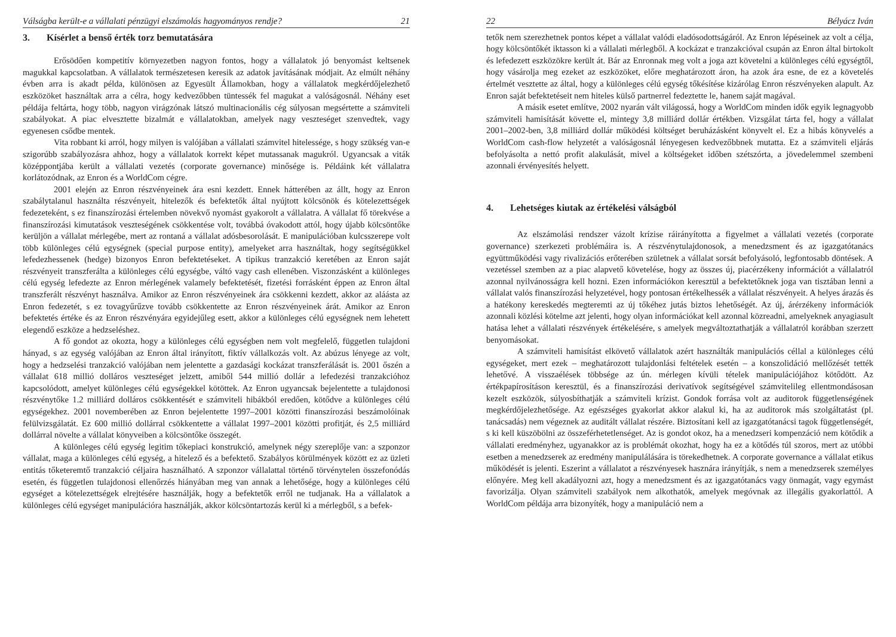Válságba került-e a vállalati pénzügyi elszámolás hagyományos rendje? 21
3. Kísérlet a benső érték torz bemutatására
Erősödően kompetitív környezetben nagyon fontos, hogy a vállalatok jó benyomást keltsenek magukkal kapcsolatban. A vállalatok természetesen keresik az adatok javításának módjait. Az elmúlt néhány évben arra is akadt példa, különösen az Egyesült Államokban, hogy a vállalatok megkérdőjelezhető eszközöket használtak arra a célra, hogy kedvezőbben tüntessék fel magukat a valóságosnál. Néhány eset példája feltárta, hogy több, nagyon virágzónak látszó multinacionális cég súlyosan megsértette a számviteli szabályokat. A piac elvesztette bizalmát e vállalatokban, amelyek nagy veszteséget szenvedtek, vagy egyenesen csődbe mentek.
Vita robbant ki arról, hogy milyen is valójában a vállalati számvitel hitelessége, s hogy szükség van-e szigorúbb szabályozásra ahhoz, hogy a vállalatok korrekt képet mutassanak magukról. Ugyancsak a viták középpontjába került a vállalati vezetés (corporate governance) minősége is. Példáink két vállalatra korlátozódnak, az Enron és a WorldCom cégre.
2001 elején az Enron részvényeinek ára esni kezdett. Ennek hátterében az állt, hogy az Enron szabálytalanul használta részvényeit, hitelezők és befektetők által nyújtott kölcsönök és kötelezettségek fedezeteként, s ez finanszírozási értelemben növekvő nyomást gyakorolt a vállalatra. A vállalat fő törekvése a finanszírozási kimutatások veszteségének csökkentése volt, továbbá óvakodott attól, hogy újabb kölcsöntőke kerüljön a vállalat mérlegébe, mert az rontaná a vállalat adósbesorolását. E manipulációban kulcsszerepe volt több különleges célú egységnek (special purpose entity), amelyeket arra használtak, hogy segítségükkel lefedezhessenek (hedge) bizonyos Enron befektetéseket. A tipikus tranzakció keretében az Enron saját részvényeit transzferálta a különleges célú egységbe, váltó vagy cash ellenében. Viszonzásként a különleges célú egység lefedezte az Enron mérlegének valamely befektetését, fizetési forrásként éppen az Enron által transzferált részvényt használva. Amikor az Enron részvényeinek ára csökkenni kezdett, akkor az aláásta az Enron fedezetét, s ez tovagyűrűzve tovább csökkentette az Enron részvényeinek árát. Amikor az Enron befektetés értéke és az Enron részvényára egyidejűleg esett, akkor a különleges célú egységnek nem lehetett elegendő eszköze a hedzseléshez.
A fő gondot az okozta, hogy a különleges célú egységben nem volt megfelelő, független tulajdoni hányad, s az egység valójában az Enron által irányított, fiktív vállalkozás volt. Az abúzus lényege az volt, hogy a hedzselési tranzakció valójában nem jelentette a gazdasági kockázat transzferálását is. 2001 őszén a vállalat 618 millió dolláros veszteséget jelzett, amiből 544 millió dollár a lefedezési tranzakcióhoz kapcsolódott, amelyet különleges célú egységekkel kötöttek. Az Enron ugyancsak bejelentette a tulajdonosi részvénytőke 1.2 milliárd dolláros csökkentését e számviteli hibákból eredően, kötődve a különleges célú egységekhez. 2001 novemberében az Enron bejelentette 1997–2001 közötti finanszírozási beszámolóinak felülvizsgálatát. Ez 600 millió dollárral csökkentette a vállalat 1997–2001 közötti profitját, és 2,5 milliárd dollárral növelte a vállalat könyveiben a kölcsöntőke összegét.
A különleges célú egység legitim tőkepiaci konstrukció, amelynek négy szereplője van: a szponzor vállalat, maga a különleges célú egység, a hitelező és a befektető. Szabályos körülmények között ez az üzleti entitás tőketeremtő tranzakció céljaira használható. A szponzor vállalattal történő törvénytelen összefonódás esetén, és független tulajdonosi ellenőrzés hiányában meg van annak a lehetősége, hogy a különleges célú egységet a kötelezettségek elrejtésére használják, hogy a befektetők erről ne tudjanak. Ha a vállalatok a különleges célú egységet manipulációra használják, akkor kölcsöntartozás kerül ki a mérlegből, s a befek-
22 Bélyácz Iván
tetők nem szerezhetnek pontos képet a vállalat valódi eladósodottságáról. Az Enron lépéseinek az volt a célja, hogy kölcsöntőkét iktasson ki a vállalati mérlegből. A kockázat e tranzakcióval csupán az Enron által birtokolt és lefedezett eszközökre került át. Bár az Enronnak meg volt a joga azt követelni a különleges célú egységtől, hogy vásárolja meg ezeket az eszközöket, előre meghatározott áron, ha azok ára esne, de ez a követelés értelmét vesztette az által, hogy a különleges célú egység tőkésítése kizárólag Enron részvényeken alapult. Az Enron saját befektetéseit nem hiteles külső partnerrel fedeztette le, hanem saját magával.
A másik esetet említve, 2002 nyarán vált világossá, hogy a WorldCom minden idők egyik legnagyobb számviteli hamisítását követte el, mintegy 3,8 milliárd dollár értékben. Vizsgálat tárta fel, hogy a vállalat 2001–2002-ben, 3,8 milliárd dollár működési költséget beruházásként könyvelt el. Ez a hibás könyvelés a WorldCom cash-flow helyzetét a valóságosnál lényegesen kedvezőbbnek mutatta. Ez a számviteli eljárás befolyásolta a nettó profit alakulását, mivel a költségeket időben szétszórta, a jövedelemmel szembeni azonnali érvényesítés helyett.
4. Lehetséges kiutak az értékelési válságból
Az elszámolási rendszer vázolt krízise ráirányította a figyelmet a vállalati vezetés (corporate governance) szerkezeti problémáira is. A részvénytulajdonosok, a menedzsment és az igazgatótanács együttműködési vagy rivalizációs erőterében születnek a vállalat sorsát befolyásoló, legfontosabb döntések. A vezetéssel szemben az a piac alapvető követelése, hogy az összes új, piacérzékeny információt a vállalatról azonnal nyilvánosságra kell hozni. Ezen információkon keresztül a befektetőknek joga van tisztában lenni a vállalat valós finanszírozási helyzetével, hogy pontosan értékelhessék a vállalat részvényeit. A helyes árazás és a hatékony kereskedés megteremti az új tőkéhez jutás biztos lehetőségét. Az új, árérzékeny információk azonnali közlési kötelme azt jelenti, hogy olyan információkat kell azonnal közreadni, amelyeknek anyagiasult hatása lehet a vállalati részvények értékelésére, s amelyek megváltoztathatják a vállalatról korábban szerzett benyomásokat.
A számviteli hamisítást elkövető vállalatok azért használták manipulációs céllal a különleges célú egységeket, mert ezek – meghatározott tulajdonlási feltételek esetén – a konszolidáció mellőzését tették lehetővé. A visszaélések többsége az ún. mérlegen kívüli tételek manipulációjához kötődött. Az értékpapírosításon keresztül, és a finanszírozási derivatívok segítségével számvitelileg ellentmondásosan kezelt eszközök, súlyosbíthatják a számviteli krízist. Gondok forrása volt az auditorok függetlenségének megkérdőjelezhetősége. Az egészséges gyakorlat akkor alakul ki, ha az auditorok más szolgáltatást (pl. tanácsadás) nem végeznek az auditált vállalat részére. Biztosítani kell az igazgatótanácsi tagok függetlenségét, s ki kell küszöbölni az összeférhetetlenséget. Az is gondot okoz, ha a menedzseri kompenzáció nem kötődik a vállalati eredményhez, ugyanakkor az is problémát okozhat, hogy ha ez a kötődés túl szoros, mert az utóbbi esetben a menedzserek az eredmény manipulálására is törekedhetnek. A corporate governance a vállalat etikus működését is jelenti. Eszerint a vállalatot a részvényesek hasznára irányítják, s nem a menedzserek személyes előnyére. Meg kell akadályozni azt, hogy a menedzsment és az igazgatótanács vagy önmagát, vagy egymást favorizálja. Olyan számviteli szabályok nem alkothatók, amelyek megóvnak az illegális gyakorlattól. A WorldCom példája arra bizonyíték, hogy a manipuláció nem a